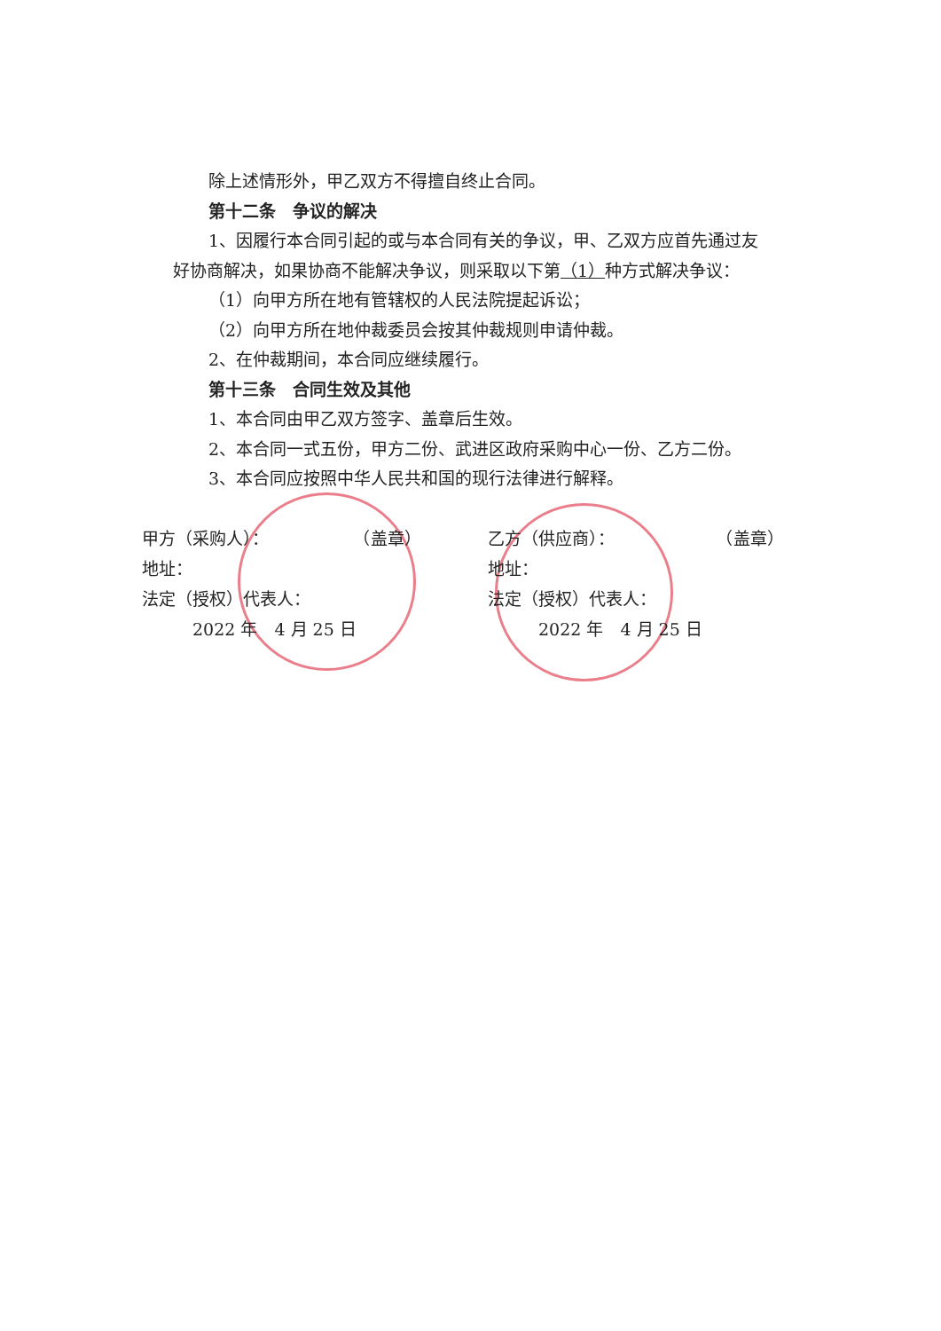除上述情形外，甲乙双方不得擅自终止合同。
第十二条　争议的解决
1、因履行本合同引起的或与本合同有关的争议，甲、乙双方应首先通过友
好协商解决，如果协商不能解决争议，则采取以下第（1）种方式解决争议：
（1）向甲方所在地有管辖权的人民法院提起诉讼；
（2）向甲方所在地仲裁委员会按其仲裁规则申请仲裁。
2、在仲裁期间，本合同应继续履行。
第十三条　合同生效及其他
1、本合同由甲乙双方签字、盖章后生效。
2、本合同一式五份，甲方二份、武进区政府采购中心一份、乙方二份。
3、本合同应按照中华人民共和国的现行法律进行解释。
甲方（采购人）：　　　　　　（盖章）
地址：
法定（授权）代表人：
　　　2022 年　4 月 25 日
乙方（供应商）：　　　　　　　（盖章）
地址：
法定（授权）代表人：
　　　2022 年　4 月 25 日